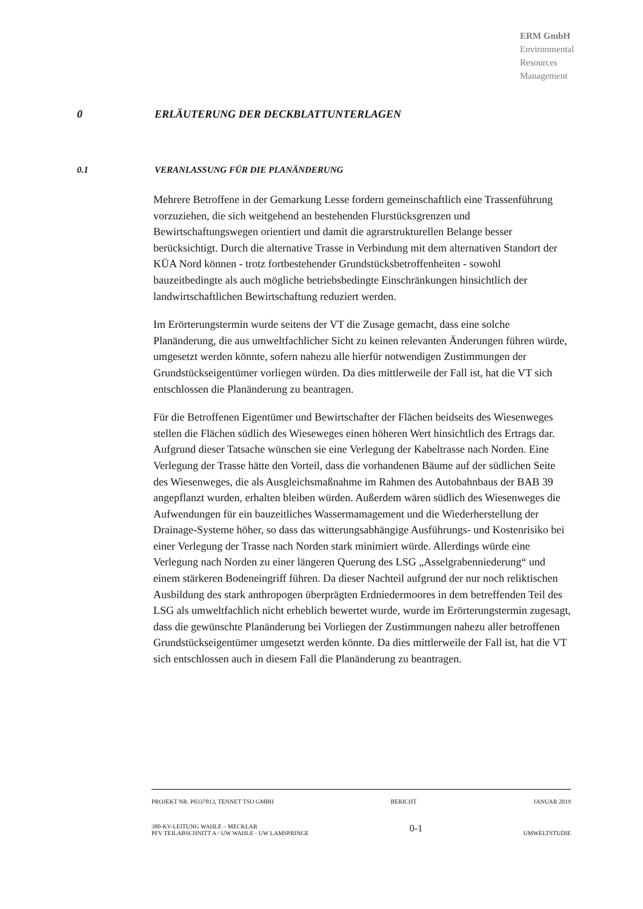ERM GmbH
Environmental
Resources
Management
0 ERLÄUTERUNG DER DECKBLATTUNTERLAGEN
0.1 VERANLASSUNG FÜR DIE PLANÄNDERUNG
Mehrere Betroffene in der Gemarkung Lesse fordern gemeinschaftlich eine Trassenführung vorzuziehen, die sich weitgehend an bestehenden Flurstücksgrenzen und Bewirtschaftungswegen orientiert und damit die agrarstrukturellen Belange besser berücksichtigt. Durch die alternative Trasse in Verbindung mit dem alternativen Standort der KÜA Nord können - trotz fortbestehender Grundstücksbetroffenheiten - sowohl bauzeitbedingte als auch mögliche betriebsbedingte Einschränkungen hinsichtlich der landwirtschaftlichen Bewirtschaftung reduziert werden.
Im Erörterungstermin wurde seitens der VT die Zusage gemacht, dass eine solche Planänderung, die aus umweltfachlicher Sicht zu keinen relevanten Änderungen führen würde, umgesetzt werden könnte, sofern nahezu alle hierfür notwendigen Zustimmungen der Grundstückseigentümer vorliegen würden. Da dies mittlerweile der Fall ist, hat die VT sich entschlossen die Planänderung zu beantragen.
Für die Betroffenen Eigentümer und Bewirtschafter der Flächen beidseits des Wiesenweges stellen die Flächen südlich des Wieseweges einen höheren Wert hinsichtlich des Ertrags dar. Aufgrund dieser Tatsache wünschen sie eine Verlegung der Kabeltrasse nach Norden. Eine Verlegung der Trasse hätte den Vorteil, dass die vorhandenen Bäume auf der südlichen Seite des Wiesenweges, die als Ausgleichsmaßnahme im Rahmen des Autobahnbaus der BAB 39 angepflanzt wurden, erhalten bleiben würden. Außerdem wären südlich des Wiesenweges die Aufwendungen für ein bauzeitliches Wassermamagement und die Wiederherstellung der Drainage-Systeme höher, so dass das witterungsabhängige Ausführungs- und Kostenrisiko bei einer Verlegung der Trasse nach Norden stark minimiert würde. Allerdings würde eine Verlegung nach Norden zu einer längeren Querung des LSG „Asselgrabenniederung“ und einem stärkeren Bodeneingriff führen. Da dieser Nachteil aufgrund der nur noch reliktischen Ausbildung des stark anthropogen überprägten Erdniedermoores in dem betreffenden Teil des LSG als umweltfachlich nicht erheblich bewertet wurde, wurde im Erörterungstermin zugesagt, dass die gewünschte Planänderung bei Vorliegen der Zustimmungen nahezu aller betroffenen Grundstückseigentümer umgesetzt werden könnte. Da dies mittlerweile der Fall ist, hat die VT sich entschlossen auch in diesem Fall die Planänderung zu beantragen.
PROJEKT NR. P0337813, TENNET TSO GMBH BERICHT JANUAR 2019
380-KV-LEITUNG WAHLE – MECKLAR
PFV TEILABSCHNITT A / UW WAHLE - UW LAMSPRINGE 0-1 UMWELTSTUDIE